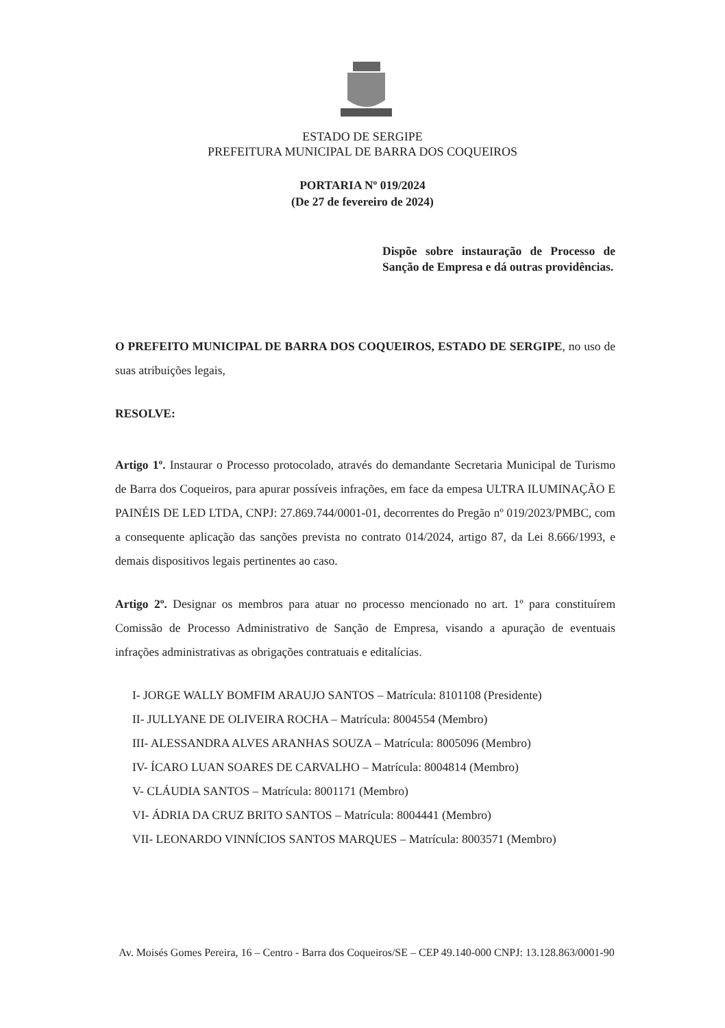ESTADO DE SERGIPE
PREFEITURA MUNICIPAL DE BARRA DOS COQUEIROS
PORTARIA Nº 019/2024
(De 27 de fevereiro de 2024)
Dispõe sobre instauração de Processo de Sanção de Empresa e dá outras providências.
O PREFEITO MUNICIPAL DE BARRA DOS COQUEIROS, ESTADO DE SERGIPE, no uso de suas atribuições legais,
RESOLVE:
Artigo 1º. Instaurar o Processo protocolado, através do demandante Secretaria Municipal de Turismo de Barra dos Coqueiros, para apurar possíveis infrações, em face da empesa ULTRA ILUMINAÇÃO E PAINÉIS DE LED LTDA, CNPJ: 27.869.744/0001-01, decorrentes do Pregão nº 019/2023/PMBC, com a consequente aplicação das sanções prevista no contrato 014/2024, artigo 87, da Lei 8.666/1993, e demais dispositivos legais pertinentes ao caso.
Artigo 2º. Designar os membros para atuar no processo mencionado no art. 1º para constituírem Comissão de Processo Administrativo de Sanção de Empresa, visando a apuração de eventuais infrações administrativas as obrigações contratuais e editalícias.
I- JORGE WALLY BOMFIM ARAUJO SANTOS – Matrícula: 8101108 (Presidente)
II- JULLYANE DE OLIVEIRA ROCHA – Matrícula: 8004554 (Membro)
III- ALESSANDRA ALVES ARANHAS SOUZA – Matrícula: 8005096 (Membro)
IV- ÍCARO LUAN SOARES DE CARVALHO – Matrícula: 8004814 (Membro)
V- CLÁUDIA SANTOS – Matrícula: 8001171 (Membro)
VI- ÁDRIA DA CRUZ BRITO SANTOS – Matrícula: 8004441 (Membro)
VII- LEONARDO VINNÍCIOS SANTOS MARQUES – Matrícula: 8003571 (Membro)
Av. Moisés Gomes Pereira, 16 – Centro - Barra dos Coqueiros/SE – CEP 49.140-000 CNPJ: 13.128.863/0001-90